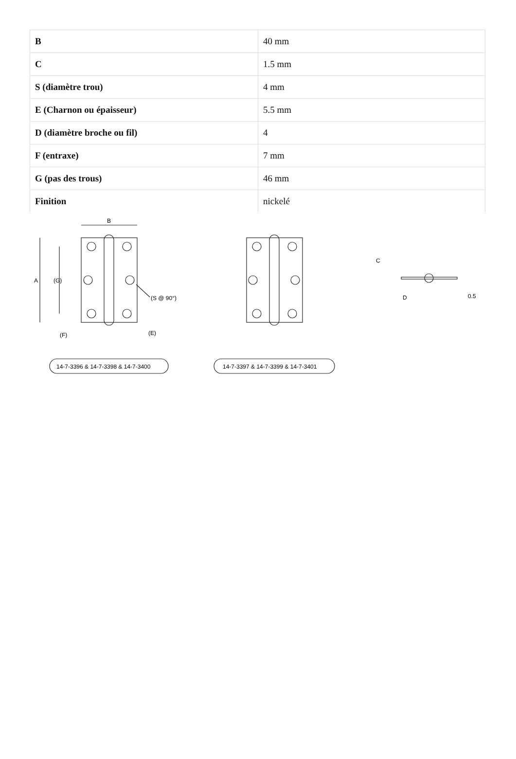| B | 40 mm |
| C | 1.5 mm |
| S (diamètre trou) | 4 mm |
| E (Charnon ou épaisseur) | 5.5 mm |
| D (diamètre broche ou fil) | 4 |
| F (entraxe) | 7 mm |
| G (pas des trous) | 46 mm |
| Finition | nickelé |
B
A
(G)
(S @ 90°)
(F)
(E)
C
D
0.5
14-7-3396 & 14-7-3398 & 14-7-3400
14-7-3397 & 14-7-3399 & 14-7-3401